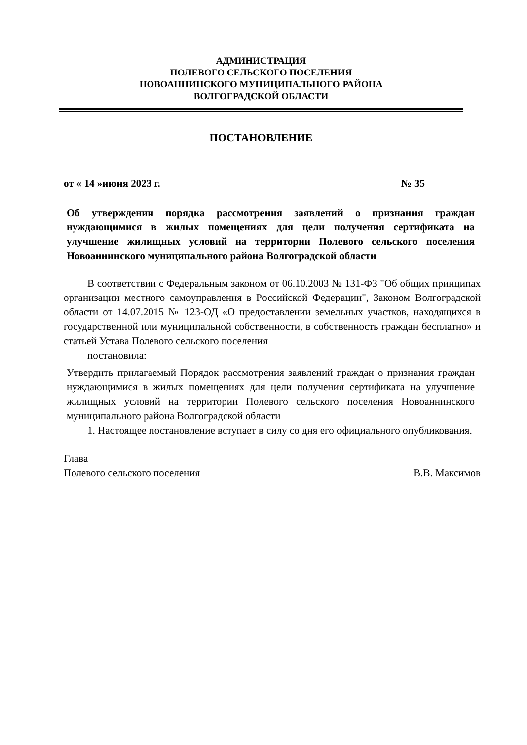АДМИНИСТРАЦИЯ
ПОЛЕВОГО СЕЛЬСКОГО ПОСЕЛЕНИЯ
НОВОАННИНСКОГО МУНИЦИПАЛЬНОГО РАЙОНА
ВОЛГОГРАДСКОЙ ОБЛАСТИ
ПОСТАНОВЛЕНИЕ
от « 14 »июня 2023 г. № 35
Об утверждении порядка рассмотрения заявлений о признания граждан нуждающимися в жилых помещениях для цели получения сертификата на улучшение жилищных условий на территории Полевого сельского поселения Новоаннинского муниципального района Волгоградской области
В соответствии с Федеральным законом от 06.10.2003 № 131-ФЗ "Об общих принципах организации местного самоуправления в Российской Федерации", Законом Волгоградской области от 14.07.2015 № 123-ОД «О предоставлении земельных участков, находящихся в государственной или муниципальной собственности, в собственность граждан бесплатно» и статьей Устава Полевого сельского поселения
постановила:
Утвердить прилагаемый Порядок рассмотрения заявлений граждан о признания граждан нуждающимися в жилых помещениях для цели получения сертификата на улучшение жилищных условий на территории Полевого сельского поселения Новоаннинского муниципального района Волгоградской области
1. Настоящее постановление вступает в силу со дня его официального опубликования.
Глава
Полевого сельского поселения В.В. Максимов